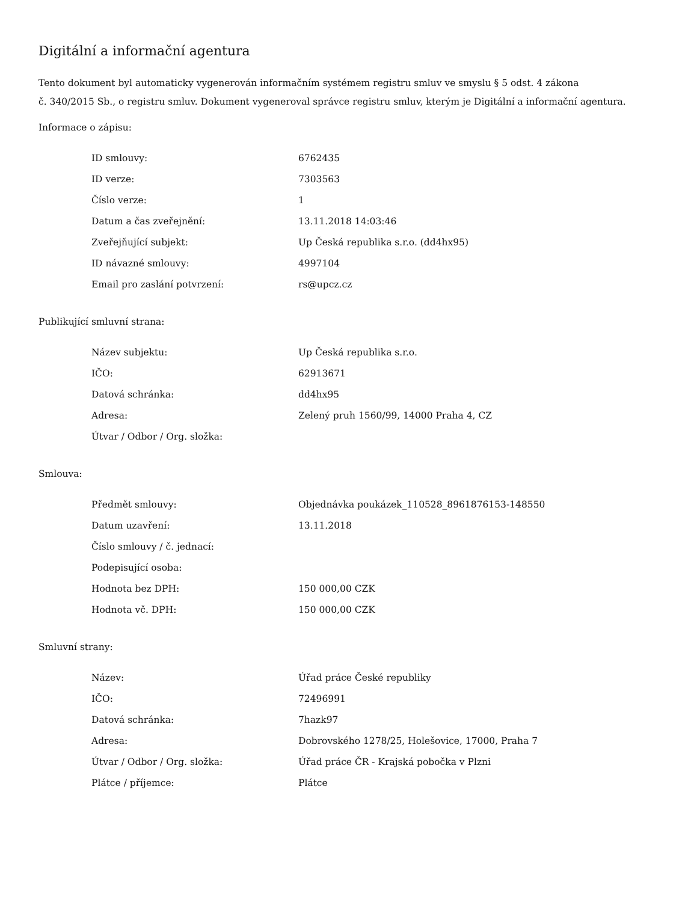Digitální a informační agentura
Tento dokument byl automaticky vygenerován informačním systémem registru smluv ve smyslu § 5 odst. 4 zákona
č. 340/2015 Sb., o registru smluv. Dokument vygeneroval správce registru smluv, kterým je Digitální a informační agentura.
Informace o zápisu:
| ID smlouvy: | 6762435 |
| ID verze: | 7303563 |
| Číslo verze: | 1 |
| Datum a čas zveřejnění: | 13.11.2018 14:03:46 |
| Zveřejňující subjekt: | Up Česká republika s.r.o. (dd4hx95) |
| ID návazné smlouvy: | 4997104 |
| Email pro zaslání potvrzení: | rs@upcz.cz |
Publikující smluvní strana:
| Název subjektu: | Up Česká republika s.r.o. |
| IČO: | 62913671 |
| Datová schránka: | dd4hx95 |
| Adresa: | Zelený pruh 1560/99, 14000 Praha 4, CZ |
| Útvar / Odbor / Org. složka: | |
Smlouva:
| Předmět smlouvy: | Objednávka poukázek_110528_8961876153-148550 |
| Datum uzavření: | 13.11.2018 |
| Číslo smlouvy / č. jednací: | |
| Podepisující osoba: | |
| Hodnota bez DPH: | 150 000,00 CZK |
| Hodnota vč. DPH: | 150 000,00 CZK |
Smluvní strany:
| Název: | Úřad práce České republiky |
| IČO: | 72496991 |
| Datová schránka: | 7hazk97 |
| Adresa: | Dobrovského 1278/25, Holešovice, 17000, Praha 7 |
| Útvar / Odbor / Org. složka: | Úřad práce ČR - Krajská pobočka v Plzni |
| Plátce / příjemce: | Plátce |